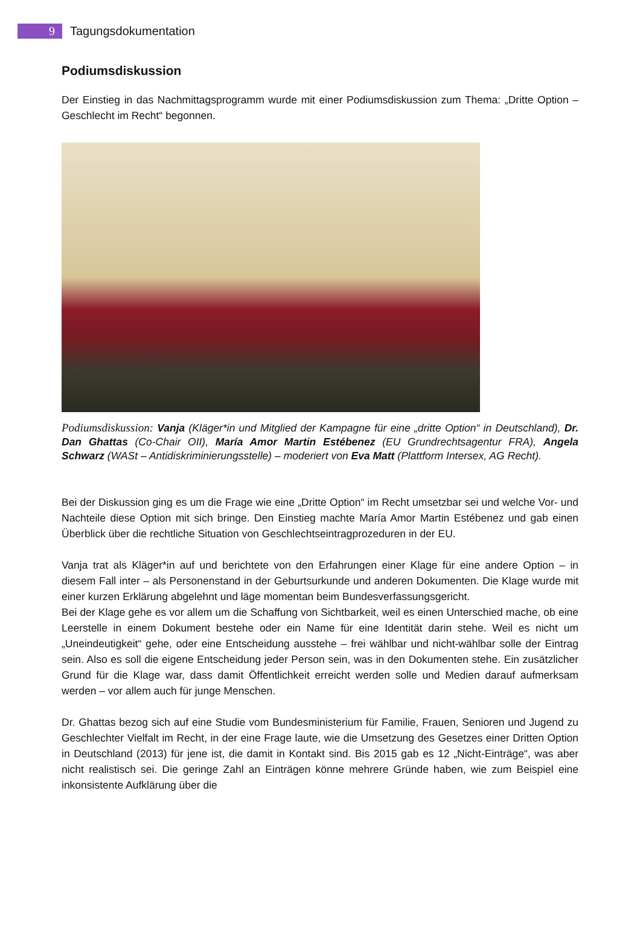9
Tagungsdokumentation
Podiumsdiskussion
Der Einstieg in das Nachmittagsprogramm wurde mit einer Podiumsdiskussion zum Thema: „Dritte Option – Geschlecht im Recht“ begonnen.
Podiumsdiskussion: Vanja (Kläger*in und Mitglied der Kampagne für eine „dritte Option“ in Deutschland), Dr. Dan Ghattas (Co-Chair OII), María Amor Martin Estébenez (EU Grundrechtsagentur FRA), Angela Schwarz (WASt – Antidiskriminierungsstelle) – moderiert von Eva Matt (Plattform Intersex, AG Recht).
Bei der Diskussion ging es um die Frage wie eine „Dritte Option“ im Recht umsetzbar sei und welche Vor- und Nachteile diese Option mit sich bringe. Den Einstieg machte María Amor Martin Estébenez und gab einen Überblick über die rechtliche Situation von Geschlechtseintragprozeduren in der EU.
Vanja trat als Kläger*in auf und berichtete von den Erfahrungen einer Klage für eine andere Option – in diesem Fall inter – als Personenstand in der Geburtsurkunde und anderen Dokumenten. Die Klage wurde mit einer kurzen Erklärung abgelehnt und läge momentan beim Bundesverfassungsgericht.
Bei der Klage gehe es vor allem um die Schaffung von Sichtbarkeit, weil es einen Unterschied mache, ob eine Leerstelle in einem Dokument bestehe oder ein Name für eine Identität darin stehe. Weil es nicht um „Uneindeutigkeit“ gehe, oder eine Entscheidung ausstehe – frei wählbar und nicht-wählbar solle der Eintrag sein. Also es soll die eigene Entscheidung jeder Person sein, was in den Dokumenten stehe. Ein zusätzlicher Grund für die Klage war, dass damit Öffentlichkeit erreicht werden solle und Medien darauf aufmerksam werden – vor allem auch für junge Menschen.
Dr. Ghattas bezog sich auf eine Studie vom Bundesministerium für Familie, Frauen, Senioren und Jugend zu Geschlechter Vielfalt im Recht, in der eine Frage laute, wie die Umsetzung des Gesetzes einer Dritten Option in Deutschland (2013) für jene ist, die damit in Kontakt sind. Bis 2015 gab es 12 „Nicht-Einträge“, was aber nicht realistisch sei. Die geringe Zahl an Einträgen könne mehrere Gründe haben, wie zum Beispiel eine inkonsistente Aufklärung über die